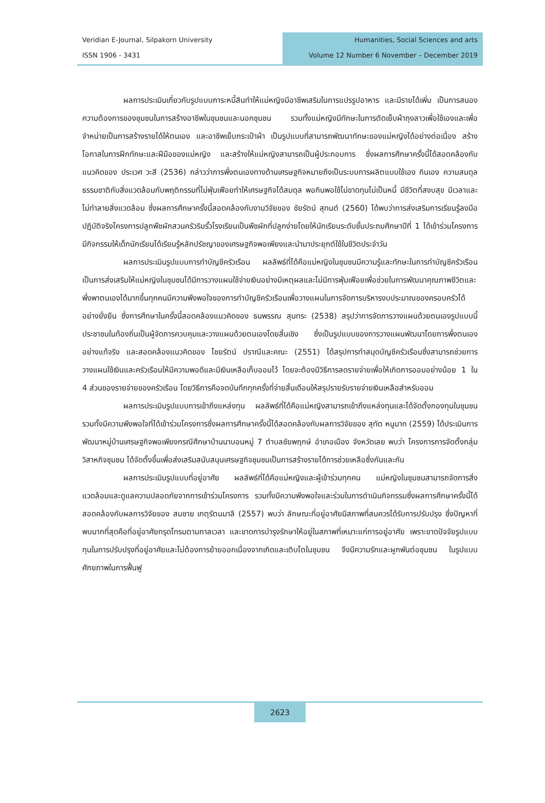Veridian E-Journal, Silpakorn University
ISSN 1906 - 3431
Humanities, Social Sciences and arts
Volume 12 Number 6 November – December 2019
ผลการประเมินเกี่ยวกับรูปแบบภาระหนี้สินทำให้แม่หญิงมีอาชีพเสริมในการแปรรูปอาหาร และมีรายได้เพิ่ม เป็นการสนองความต้องการของชุมชนในการสร้างอาชีพในชุมชนและนอกชุมชน รวมทั้งแม่หญิงมีทักษะในการตัดเย็บผ้าถุงลาวเพื่อใช้เองและเพื่อจำหน่ายเป็นการสร้างรายได้ให้ตนเอง และอาชีพเย็บกระเป๋าผ้า เป็นรูปแบบที่สามารถพัฒนาทักษะของแม่หญิงได้อย่างต่อเนื่อง สร้างโอกาสในการฝึกทักษะและฝีมือของแม่หญิง และสร้างให้แม่หญิงสามารถเป็นผู้ประกอบการ ซึ่งผลการศึกษาครั้งนี้ได้สอดคล้องกับแนวคิดของ ประเวศ วะสี (2536) กล่าวว่าการพึ่งตนเองทางด้านเศรษฐกิจหมายถึงเป็นระบบการผลิตแบบใช้เอง กินเอง ความสมดุลธรรมชาติกับสิ่งแวดล้อมกับพฤติกรรมที่ไม่ฟุ่มเฟือยทำให้เศรษฐกิจได้สมดุล พอกินพอใช้ไม่ขาดทุนไม่เป็นหนี้ มีชีวิตที่สงบสุข มีเวลาและไม่ทำลายสิ่งแวดล้อม ซึ่งผลการศึกษาครั้งนี้สอดคล้องกับงานวิจัยของ ชัยรัตน์ สุทนต์ (2560) ได้พบว่าการส่งเสริมการเรียนรู้ลงมือปฏิบัติจริงโครงการปลูกพืชผักสวนครัวริมรั้วโรงเรียนเป็นพืชผักที่ปลูกง่ายโดยให้นักเรียนระดับชั้นประถมศึกษาปีที่ 1 ได้เข้าร่วมโครงการมีกิจกรรมให้เด็กนักเรียนได้เรียนรู้หลักปรัชญาของเศรษฐกิจพอเพียงและนำมาประยุกต์ใช้ในชีวิตประจำวัน
ผลการประเมินรูปแบบการทำบัญชีครัวเรือน ผลลัพธ์ที่ได้คือแม่หญิงในชุมชนมีความรู้และทักษะในการทำบัญชีครัวเรือนเป็นการส่งเสริมให้แม่หญิงในชุมชนได้มีการวางแผนใช้จ่ายเงินอย่างมีเหตุผลและไม่มีการฟุ่มเฟือยเพื่อช่วยในการพัฒนาคุณภาพชีวิตและพึ่งพาตนเองได้มากขึ้นทุกคนมีความพึงพอใจของการทำบัญชีครัวเรือนเพื่อวางแผนในการจัดการบริหารงบประมาณของครอบครัวได้อย่างยั่งยืน ซึ่งการศึกษาในครั้งนี้สอดคล้องแนวคิดของ ธนพรรณ สุนทระ (2538) สรุปว่าการจัดการวางแผนด้วยตนเองรูปแบบนี้ประชาชนในท้องถิ่นเป็นผู้จัดการควบคุมและวางแผนด้วยตนเองโดยสิ้นเชิง ซึ่งเป็นรูปแบบของการวางแผนพัฒนาโดยการพึ่งตนเองอย่างแท้จริง และสอดคล้องแนวคิดของ ไชยรัตน์ ปราณีและคณะ (2551) ได้สรุปการทำสมุดบัญชีครัวเรือนซึ่งสามารถช่วยการวางแผนใช้เงินและครัวเรือนให้มีความพอดีและมีเงินเหลือเก็บออมไว้ โดยจะต้องมีวิธีการลดรายจ่ายเพื่อให้เกิดการออมอย่างน้อย 1 ใน 4 ส่วนของรายจ่ายของครัวเรือน โดยวิธีการคือจดบันทึกทุกครั้งที่จ่ายสิ้นเดือนให้สรุปรายรับรายจ่ายเงินเหลือสำหรับออม
ผลการประเมินรูปแบบการเข้าถึงแหล่งทุน ผลลัพธ์ที่ได้คือแม่หญิงสามารถเข้าถึงแหล่งทุนและได้จัดตั้งกองทุนในชุมชน รวมทั้งมีความพึงพอใจที่ได้เข้าร่วมโครงการซึ่งผลการศึกษาครั้งนี้ได้สอดคล้องกับผลการวิจัยของ สุทัต หนูมาก (2559) ได้ประเมินการพัฒนาหมู่บ้านเศรษฐกิจพอเพียงกรณีศึกษาบ้านนาบอนหมู่ 7 ตำบลชัยพฤกษ์ อำเภอเมือง จังหวัดเลย พบว่า โครงการการจัดตั้งกลุ่มวิสาหกิจชุมชน ได้จัดตั้งขึ้นเพื่อส่งเสริมสนับสนุนเศรษฐกิจชุมชนเป็นการสร้างรายได้การช่วยเหลือซึ่งกันและกัน
ผลการประเมินรูปแบบที่อยู่อาศัย ผลลัพธ์ที่ได้คือแม่หญิงและผู้เข้าร่วมทุกคน แม่หญิงในชุมชนสามารถจัดการสิ่งแวดล้อมและดูแลความปลอดภัยจากการเข้าร่วมโครงการ รวมทั้งมีความพึงพอใจและร่วมในการดำเนินกิจกรรมซึ่งผลการศึกษาครั้งนี้ได้สอดคล้องกับผลการวิจัยของ สมชาย เกตุรัตนมาลี (2557) พบว่า ลักษณะที่อยู่อาศัยมีสภาพที่สมควรได้รับการปรับปรุง ซึ่งปัญหาที่พบมากที่สุดคือที่อยู่อาศัยทรุดโทรมตามกาลเวลา และขาดการบำรุงรักษาให้อยู่ในสภาพที่เหมาะแก่การอยู่อาศัย เพราะขาดปัจจัยรูปแบบทุนในการปรับปรุงที่อยู่อาศัยและไม่ต้องการย้ายออกเนื่องจากเกิดและเติบโตในชุมชน จึงมีความรักและผูกพันต่อชุมชน ในรูปแบบศักยภาพในการฟื้นฟู
2623